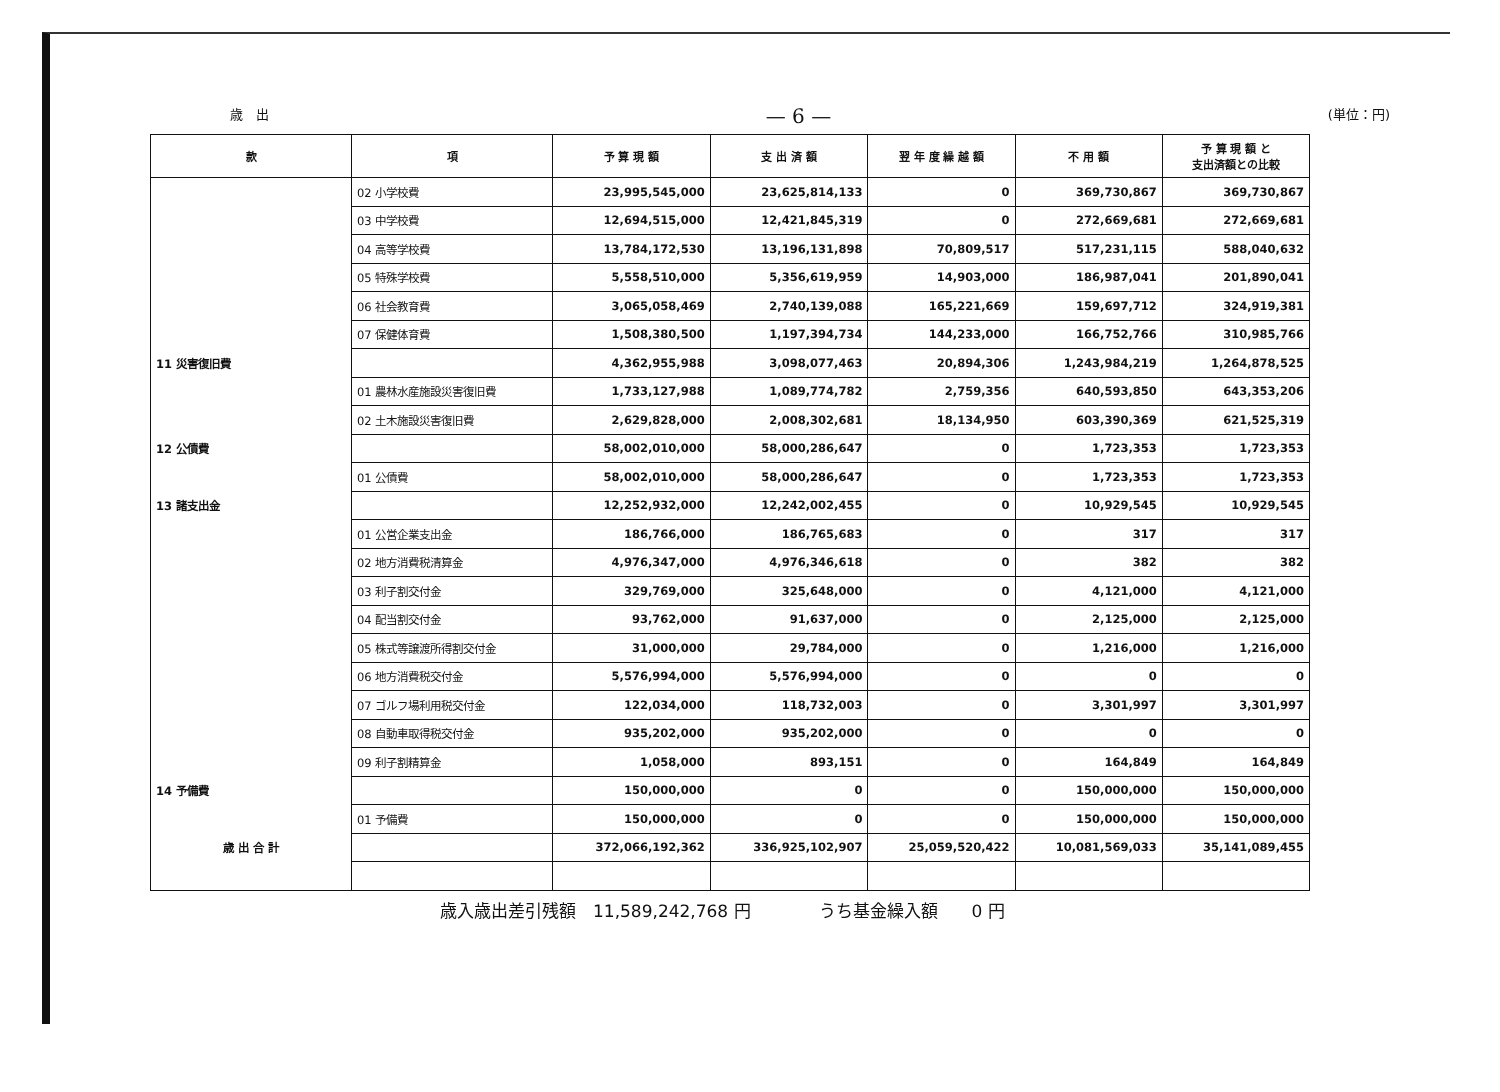歳　出 — 6 — (単位：円)
| 款 | 項 | 予 算 現 額 | 支 出 済 額 | 翌 年 度 繰 越 額 | 不 用 額 | 予 算 現 額 と 支出済額との比較 |
| --- | --- | --- | --- | --- | --- | --- |
| | 02 小学校費 | 23,995,545,000 | 23,625,814,133 | 0 | 369,730,867 | 369,730,867 |
| | 03 中学校費 | 12,694,515,000 | 12,421,845,319 | 0 | 272,669,681 | 272,669,681 |
| | 04 高等学校費 | 13,784,172,530 | 13,196,131,898 | 70,809,517 | 517,231,115 | 588,040,632 |
| | 05 特殊学校費 | 5,558,510,000 | 5,356,619,959 | 14,903,000 | 186,987,041 | 201,890,041 |
| | 06 社会教育費 | 3,065,058,469 | 2,740,139,088 | 165,221,669 | 159,697,712 | 324,919,381 |
| | 07 保健体育費 | 1,508,380,500 | 1,197,394,734 | 144,233,000 | 166,752,766 | 310,985,766 |
| 11 災害復旧費 | | 4,362,955,988 | 3,098,077,463 | 20,894,306 | 1,243,984,219 | 1,264,878,525 |
| | 01 農林水産施設災害復旧費 | 1,733,127,988 | 1,089,774,782 | 2,759,356 | 640,593,850 | 643,353,206 |
| | 02 土木施設災害復旧費 | 2,629,828,000 | 2,008,302,681 | 18,134,950 | 603,390,369 | 621,525,319 |
| 12 公債費 | | 58,002,010,000 | 58,000,286,647 | 0 | 1,723,353 | 1,723,353 |
| | 01 公債費 | 58,002,010,000 | 58,000,286,647 | 0 | 1,723,353 | 1,723,353 |
| 13 諸支出金 | | 12,252,932,000 | 12,242,002,455 | 0 | 10,929,545 | 10,929,545 |
| | 01 公営企業支出金 | 186,766,000 | 186,765,683 | 0 | 317 | 317 |
| | 02 地方消費税清算金 | 4,976,347,000 | 4,976,346,618 | 0 | 382 | 382 |
| | 03 利子割交付金 | 329,769,000 | 325,648,000 | 0 | 4,121,000 | 4,121,000 |
| | 04 配当割交付金 | 93,762,000 | 91,637,000 | 0 | 2,125,000 | 2,125,000 |
| | 05 株式等譲渡所得割交付金 | 31,000,000 | 29,784,000 | 0 | 1,216,000 | 1,216,000 |
| | 06 地方消費税交付金 | 5,576,994,000 | 5,576,994,000 | 0 | 0 | 0 |
| | 07 ゴルフ場利用税交付金 | 122,034,000 | 118,732,003 | 0 | 3,301,997 | 3,301,997 |
| | 08 自動車取得税交付金 | 935,202,000 | 935,202,000 | 0 | 0 | 0 |
| | 09 利子割精算金 | 1,058,000 | 893,151 | 0 | 164,849 | 164,849 |
| 14 予備費 | | 150,000,000 | 0 | 0 | 150,000,000 | 150,000,000 |
| | 01 予備費 | 150,000,000 | 0 | 0 | 150,000,000 | 150,000,000 |
| 歳 出 合 計 | | 372,066,192,362 | 336,925,102,907 | 25,059,520,422 | 10,081,569,033 | 35,141,089,455 |
歳入歳出差引残額　11,589,242,768 円　　　　うち基金繰入額　　0 円